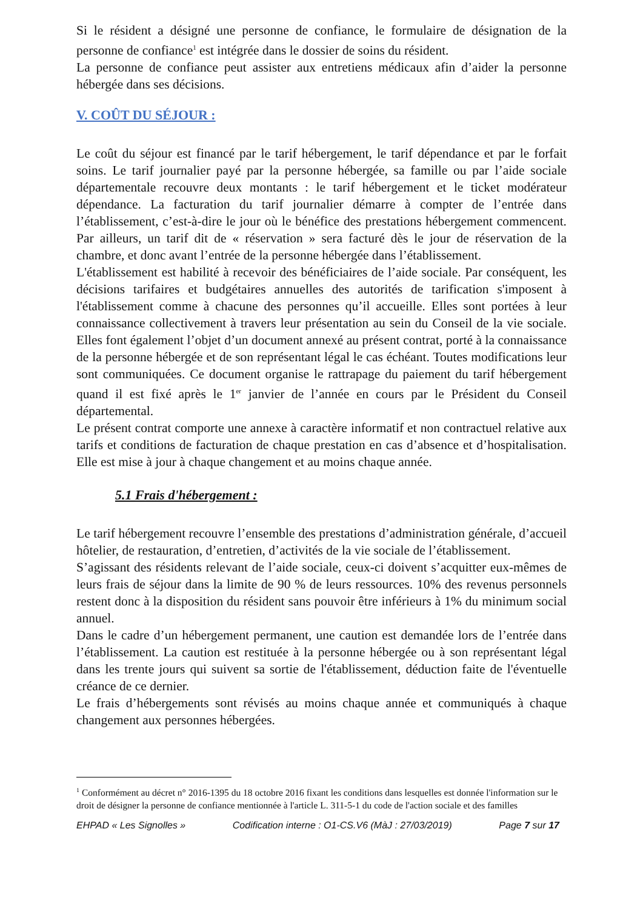Si le résident a désigné une personne de confiance, le formulaire de désignation de la personne de confiance<sup>1</sup> est intégrée dans le dossier de soins du résident.
La personne de confiance peut assister aux entretiens médicaux afin d’aider la personne hébergée dans ses décisions.
V. COÛT DU SÉJOUR :
Le coût du séjour est financé par le tarif hébergement, le tarif dépendance et par le forfait soins. Le tarif journalier payé par la personne hébergée, sa famille ou par l’aide sociale départementale recouvre deux montants : le tarif hébergement et le ticket modérateur dépendance. La facturation du tarif journalier démarre à compter de l’entrée dans l’établissement, c’est-à-dire le jour où le bénéfice des prestations hébergement commencent. Par ailleurs, un tarif dit de « réservation » sera facturé dès le jour de réservation de la chambre, et donc avant l’entrée de la personne hébergée dans l’établissement.
L'établissement est habilité à recevoir des bénéficiaires de l’aide sociale. Par conséquent, les décisions tarifaires et budgétaires annuelles des autorités de tarification s'imposent à l'établissement comme à chacune des personnes qu’il accueille. Elles sont portées à leur connaissance collectivement à travers leur présentation au sein du Conseil de la vie sociale. Elles font également l’objet d’un document annexé au présent contrat, porté à la connaissance de la personne hébergée et de son représentant légal le cas échéant. Toutes modifications leur sont communiquées. Ce document organise le rattrapage du paiement du tarif hébergement quand il est fixé après le 1<sup>er</sup> janvier de l’année en cours par le Président du Conseil départemental.
Le présent contrat comporte une annexe à caractère informatif et non contractuel relative aux tarifs et conditions de facturation de chaque prestation en cas d’absence et d’hospitalisation. Elle est mise à jour à chaque changement et au moins chaque année.
5.1 Frais d'hébergement :
Le tarif hébergement recouvre l’ensemble des prestations d’administration générale, d’accueil hôtelier, de restauration, d’entretien, d’activités de la vie sociale de l’établissement.
S’agissant des résidents relevant de l’aide sociale, ceux-ci doivent s’acquitter eux-mêmes de leurs frais de séjour dans la limite de 90 % de leurs ressources. 10% des revenus personnels restent donc à la disposition du résident sans pouvoir être inférieurs à 1% du minimum social annuel.
Dans le cadre d’un hébergement permanent, une caution est demandée lors de l’entrée dans l’établissement. La caution est restituée à la personne hébergée ou à son représentant légal dans les trente jours qui suivent sa sortie de l'établissement, déduction faite de l'éventuelle créance de ce dernier.
Le frais d’hébergements sont révisés au moins chaque année et communiqués à chaque changement aux personnes hébergées.
<sup>1</sup> Conformément au décret n° 2016-1395 du 18 octobre 2016 fixant les conditions dans lesquelles est donnée l'information sur le droit de désigner la personne de confiance mentionnée à l'article L. 311-5-1 du code de l'action sociale et des familles
EHPAD « Les Signolles » Codification interne : O1-CS.V6 (MàJ : 27/03/2019) Page 7 sur 17